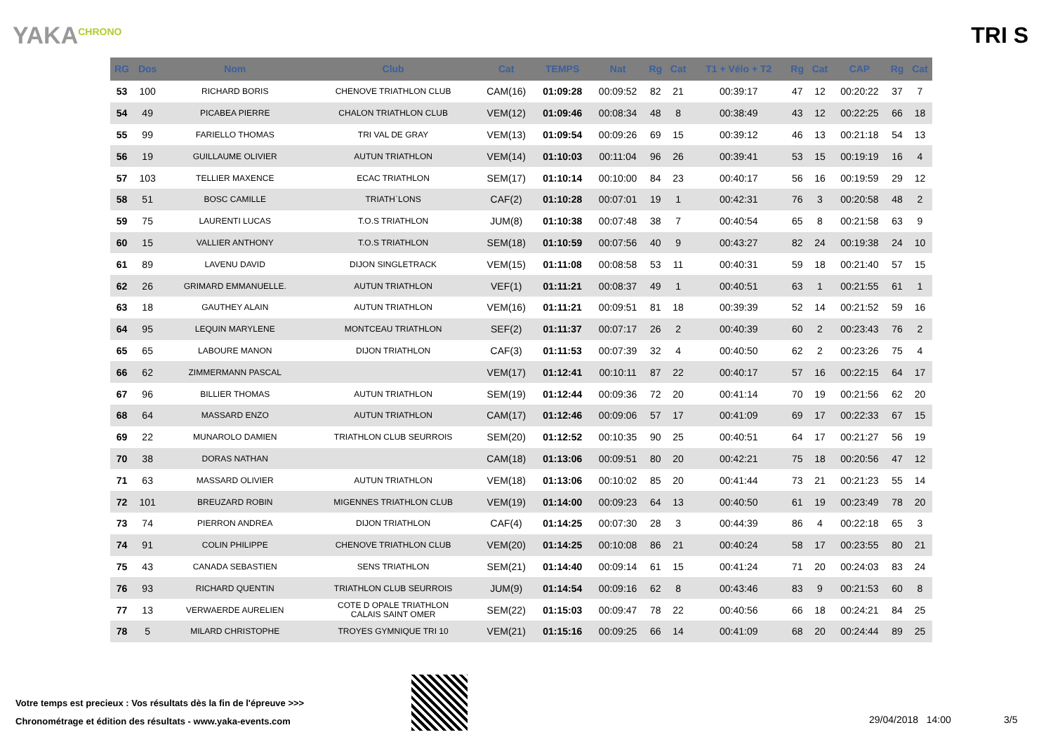YAKA<sup>CHRONO</sup>
TRI S
| RG | Dos | Nom | Club | Cat | TEMPS | Nat | Rg | Cat | T1 + Vélo + T2 | Rg | Cat | CAP | Rg | Cat |
| --- | --- | --- | --- | --- | --- | --- | --- | --- | --- | --- | --- | --- | --- | --- |
| 53 | 100 | RICHARD BORIS | CHENOVE TRIATHLON CLUB | CAM(16) | 01:09:28 | 00:09:52 | 82 | 21 | 00:39:17 | 47 | 12 | 00:20:22 | 37 | 7 |
| 54 | 49 | PICABEA PIERRE | CHALON TRIATHLON CLUB | VEM(12) | 01:09:46 | 00:08:34 | 48 | 8 | 00:38:49 | 43 | 12 | 00:22:25 | 66 | 18 |
| 55 | 99 | FARIELLO THOMAS | TRI VAL DE GRAY | VEM(13) | 01:09:54 | 00:09:26 | 69 | 15 | 00:39:12 | 46 | 13 | 00:21:18 | 54 | 13 |
| 56 | 19 | GUILLAUME OLIVIER | AUTUN TRIATHLON | VEM(14) | 01:10:03 | 00:11:04 | 96 | 26 | 00:39:41 | 53 | 15 | 00:19:19 | 16 | 4 |
| 57 | 103 | TELLIER MAXENCE | ECAC TRIATHLON | SEM(17) | 01:10:14 | 00:10:00 | 84 | 23 | 00:40:17 | 56 | 16 | 00:19:59 | 29 | 12 |
| 58 | 51 | BOSC CAMILLE | TRIATH`LONS | CAF(2) | 01:10:28 | 00:07:01 | 19 | 1 | 00:42:31 | 76 | 3 | 00:20:58 | 48 | 2 |
| 59 | 75 | LAURENTI LUCAS | T.O.S TRIATHLON | JUM(8) | 01:10:38 | 00:07:48 | 38 | 7 | 00:40:54 | 65 | 8 | 00:21:58 | 63 | 9 |
| 60 | 15 | VALLIER ANTHONY | T.O.S TRIATHLON | SEM(18) | 01:10:59 | 00:07:56 | 40 | 9 | 00:43:27 | 82 | 24 | 00:19:38 | 24 | 10 |
| 61 | 89 | LAVENU DAVID | DIJON SINGLETRACK | VEM(15) | 01:11:08 | 00:08:58 | 53 | 11 | 00:40:31 | 59 | 18 | 00:21:40 | 57 | 15 |
| 62 | 26 | GRIMARD EMMANUELLE. | AUTUN TRIATHLON | VEF(1) | 01:11:21 | 00:08:37 | 49 | 1 | 00:40:51 | 63 | 1 | 00:21:55 | 61 | 1 |
| 63 | 18 | GAUTHEY ALAIN | AUTUN TRIATHLON | VEM(16) | 01:11:21 | 00:09:51 | 81 | 18 | 00:39:39 | 52 | 14 | 00:21:52 | 59 | 16 |
| 64 | 95 | LEQUIN MARYLENE | MONTCEAU TRIATHLON | SEF(2) | 01:11:37 | 00:07:17 | 26 | 2 | 00:40:39 | 60 | 2 | 00:23:43 | 76 | 2 |
| 65 | 65 | LABOURE MANON | DIJON TRIATHLON | CAF(3) | 01:11:53 | 00:07:39 | 32 | 4 | 00:40:50 | 62 | 2 | 00:23:26 | 75 | 4 |
| 66 | 62 | ZIMMERMANN PASCAL | | VEM(17) | 01:12:41 | 00:10:11 | 87 | 22 | 00:40:17 | 57 | 16 | 00:22:15 | 64 | 17 |
| 67 | 96 | BILLIER THOMAS | AUTUN TRIATHLON | SEM(19) | 01:12:44 | 00:09:36 | 72 | 20 | 00:41:14 | 70 | 19 | 00:21:56 | 62 | 20 |
| 68 | 64 | MASSARD ENZO | AUTUN TRIATHLON | CAM(17) | 01:12:46 | 00:09:06 | 57 | 17 | 00:41:09 | 69 | 17 | 00:22:33 | 67 | 15 |
| 69 | 22 | MUNAROLO DAMIEN | TRIATHLON CLUB SEURROIS | SEM(20) | 01:12:52 | 00:10:35 | 90 | 25 | 00:40:51 | 64 | 17 | 00:21:27 | 56 | 19 |
| 70 | 38 | DORAS NATHAN | | CAM(18) | 01:13:06 | 00:09:51 | 80 | 20 | 00:42:21 | 75 | 18 | 00:20:56 | 47 | 12 |
| 71 | 63 | MASSARD OLIVIER | AUTUN TRIATHLON | VEM(18) | 01:13:06 | 00:10:02 | 85 | 20 | 00:41:44 | 73 | 21 | 00:21:23 | 55 | 14 |
| 72 | 101 | BREUZARD ROBIN | MIGENNES TRIATHLON CLUB | VEM(19) | 01:14:00 | 00:09:23 | 64 | 13 | 00:40:50 | 61 | 19 | 00:23:49 | 78 | 20 |
| 73 | 74 | PIERRON ANDREA | DIJON TRIATHLON | CAF(4) | 01:14:25 | 00:07:30 | 28 | 3 | 00:44:39 | 86 | 4 | 00:22:18 | 65 | 3 |
| 74 | 91 | COLIN PHILIPPE | CHENOVE TRIATHLON CLUB | VEM(20) | 01:14:25 | 00:10:08 | 86 | 21 | 00:40:24 | 58 | 17 | 00:23:55 | 80 | 21 |
| 75 | 43 | CANADA SEBASTIEN | SENS TRIATHLON | SEM(21) | 01:14:40 | 00:09:14 | 61 | 15 | 00:41:24 | 71 | 20 | 00:24:03 | 83 | 24 |
| 76 | 93 | RICHARD QUENTIN | TRIATHLON CLUB SEURROIS | JUM(9) | 01:14:54 | 00:09:16 | 62 | 8 | 00:43:46 | 83 | 9 | 00:21:53 | 60 | 8 |
| 77 | 13 | VERWAERDE AURELIEN | COTE D OPALE TRIATHLON CALAIS SAINT OMER | SEM(22) | 01:15:03 | 00:09:47 | 78 | 22 | 00:40:56 | 66 | 18 | 00:24:21 | 84 | 25 |
| 78 | 5 | MILARD CHRISTOPHE | TROYES GYMNIQUE TRI 10 | VEM(21) | 01:15:16 | 00:09:25 | 66 | 14 | 00:41:09 | 68 | 20 | 00:24:44 | 89 | 25 |
Votre temps est precieux : Vos résultats dès la fin de l'épreuve >>>
Chronométrage et édition des résultats - www.yaka-events.com
29/04/2018 14:00 3/5